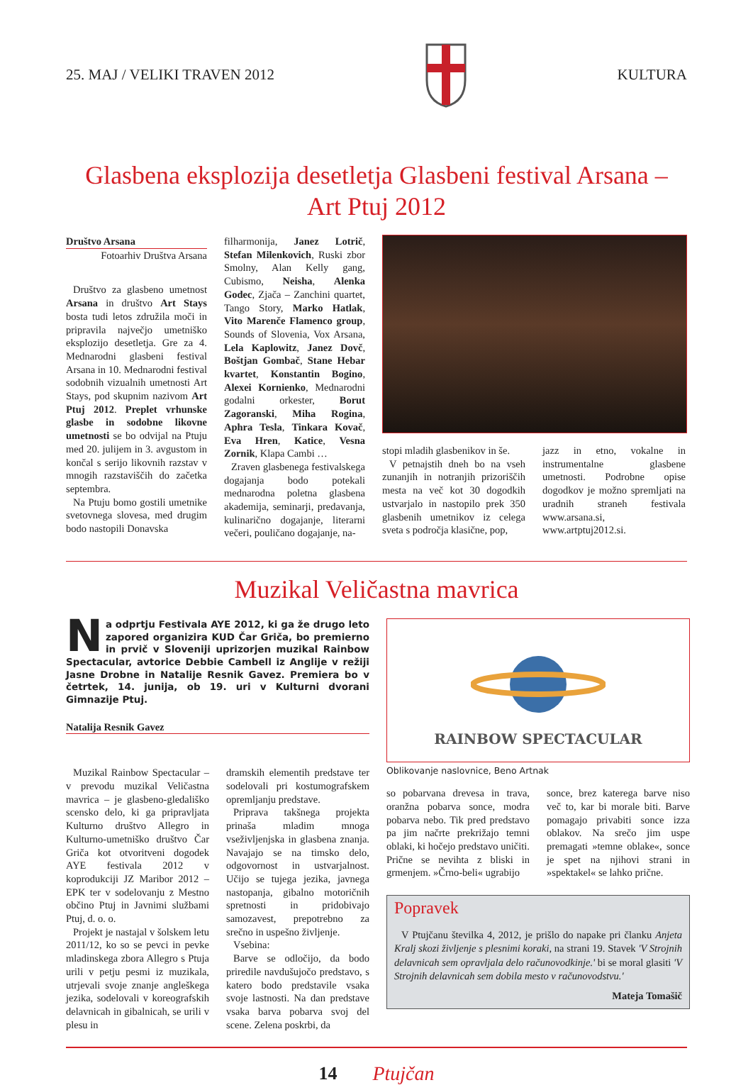25. MAJ / VELIKI TRAVEN 2012 KULTURA
Glasbena eksplozija desetletja Glasbeni festival Arsana –
Art Ptuj 2012
Društvo Arsana
Fotoarhiv Društva Arsana
Društvo za glasbeno umetnost Arsana in društvo Art Stays bosta tudi letos združila moči in pripravila največjo umetniško eksplozijo desetletja. Gre za 4. Mednarodni glasbeni festival Arsana in 10. Mednarodni festival sodobnih vizualnih umetnosti Art Stays, pod skupnim nazivom Art Ptuj 2012. Preplet vrhunske glasbe in sodobne likovne umetnosti se bo odvijal na Ptuju med 20. julijem in 3. avgustom in končal s serijo likovnih razstav v mnogih razstaviščih do začetka septembra.
Na Ptuju bomo gostili umetnike svetovnega slovesa, med drugim bodo nastopili Donavska
filharmonija, Janez Lotrič, Stefan Milenkovich, Ruski zbor Smolny, Alan Kelly gang, Cubismo, Neisha, Alenka Godec, Zjača – Zanchini quartet, Tango Story, Marko Hatlak, Vito Marenče Flamenco group, Sounds of Slovenia, Vox Arsana, Lela Kaplowitz, Janez Dovč, Boštjan Gombač, Stane Hebar kvartet, Konstantin Bogino, Alexei Kornienko, Mednarodni godalni orkester, Borut Zagoranski, Miha Rogina, Aphra Tesla, Tinkara Kovač, Eva Hren, Katice, Vesna Zornik, Klapa Cambi …
Zraven glasbenega festivalskega dogajanja bodo potekali mednarodna poletna glasbena akademija, seminarji, predavanja, kulinarično dogajanje, literarni večeri, pouličano dogajanje, na-
stopi mladih glasbenikov in še.
V petnajstih dneh bo na vseh zunanjih in notranjih prizoriščih mesta na več kot 30 dogodkih ustvarjalo in nastopilo prek 350 glasbenih umetnikov iz celega sveta s področja klasične, pop,
jazz in etno, vokalne in instrumentalne glasbene umetnosti. Podrobne opise dogodkov je možno spremljati na uradnih straneh festivala www.arsana.si, www.artptuj2012.si.
Muzikal Veličastna mavrica
Na odprtju Festivala AYE 2012, ki ga že drugo leto zapored organizira KUD Čar Griča, bo premierno in prvič v Sloveniji uprizorjen muzikal Rainbow Spectacular, avtorice Debbie Cambell iz Anglije v režiji Jasne Drobne in Natalije Resnik Gavez. Premiera bo v četrtek, 14. junija, ob 19. uri v Kulturni dvorani Gimnazije Ptuj.
Natalija Resnik Gavez
Muzikal Rainbow Spectacular – v prevodu muzikal Veličastna mavrica – je glasbeno-gledališko scensko delo, ki ga pripravljata Kulturno društvo Allegro in Kulturno-umetniško društvo Čar Griča kot otvoritveni dogodek AYE festivala 2012 v koprodukciji JZ Maribor 2012 – EPK ter v sodelovanju z Mestno občino Ptuj in Javnimi službami Ptuj, d. o. o.
Projekt je nastajal v šolskem letu 2011/12, ko so se pevci in pevke mladinskega zbora Allegro s Ptuja urili v petju pesmi iz muzikala, utrjevali svoje znanje angleškega jezika, sodelovali v koreografskih delavnicah in gibalnicah, se urili v plesu in
dramskih elementih predstave ter sodelovali pri kostumografskem opremljanju predstave.
Priprava takšnega projekta prinaša mladim mnoga vseživljenjska in glasbena znanja. Navajajo se na timsko delo, odgovornost in ustvarjalnost. Učijo se tujega jezika, javnega nastopanja, gibalno motoričnih spretnosti in pridobivajo samozavest, prepotrebno za srečno in uspešno življenje.
Vsebina:
Barve se odločijo, da bodo priredile navdušujočo predstavo, s katero bodo predstavile vsaka svoje lastnosti. Na dan predstave vsaka barva pobarva svoj del scene. Zelena poskrbi, da
RAINBOW SPECTACULAR
Oblikovanje naslovnice, Beno Artnak
so pobarvana drevesa in trava, oranžna pobarva sonce, modra pobarva nebo. Tik pred predstavo pa jim načrte prekrižajo temni oblaki, ki hočejo predstavo uničiti. Prične se nevihta z bliski in grmenjem. »Črno-beli« ugrabijo
sonce, brez katerega barve niso več to, kar bi morale biti. Barve pomagajo privabiti sonce izza oblakov. Na srečo jim uspe premagati »temne oblake«, sonce je spet na njihovi strani in »spektakel« se lahko prične.
Popravek
V Ptujčanu številka 4, 2012, je prišlo do napake pri članku Anjeta Kralj skozi življenje s plesnimi koraki, na strani 19. Stavek 'V Strojnih delavnicah sem opravljala delo računovodkinje.' bi se moral glasiti 'V Strojnih delavnicah sem dobila mesto v računovodstvu.'
Mateja Tomašič
14 Ptujčan